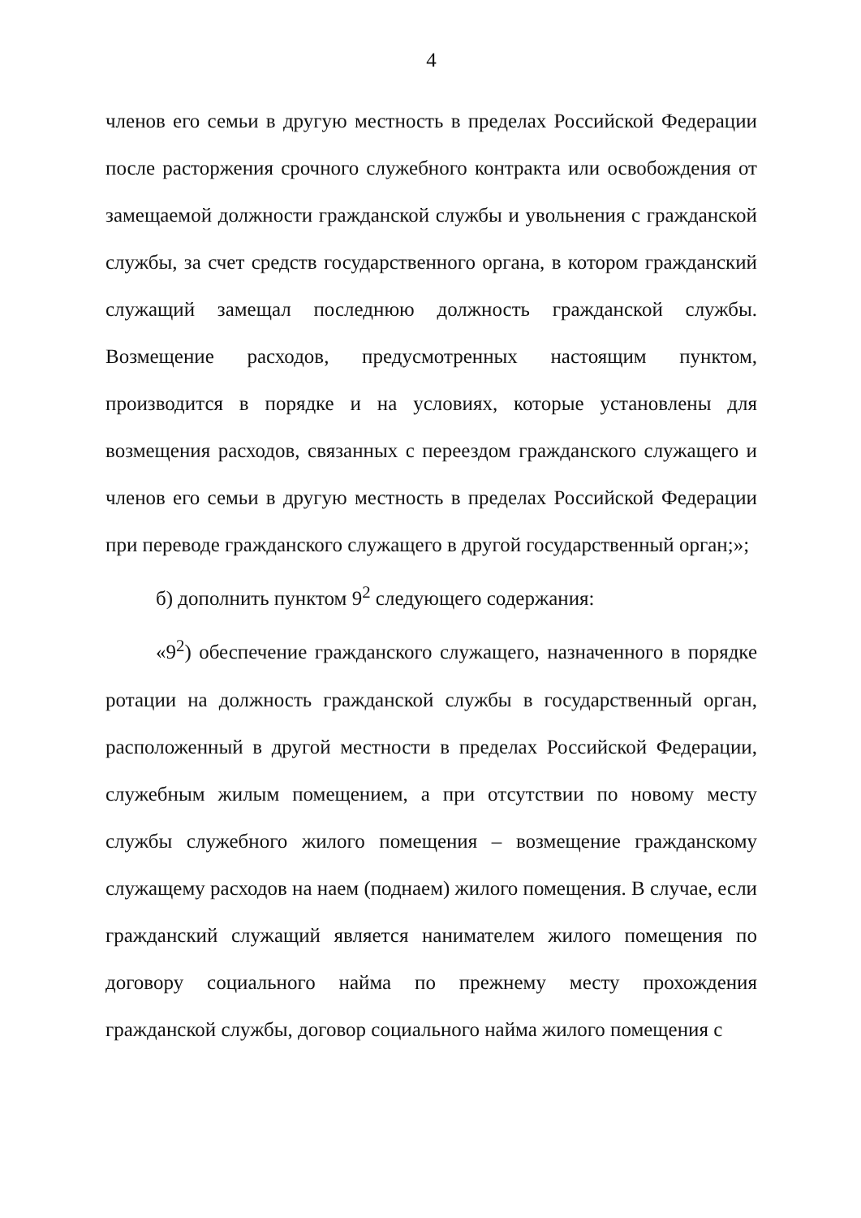4
членов его семьи в другую местность в пределах Российской Федерации после расторжения срочного служебного контракта или освобождения от замещаемой должности гражданской службы и увольнения с гражданской службы, за счет средств государственного органа, в котором гражданский служащий замещал последнюю должность гражданской службы. Возмещение расходов, предусмотренных настоящим пунктом, производится в порядке и на условиях, которые установлены для возмещения расходов, связанных с переездом гражданского служащего и членов его семьи в другую местность в пределах Российской Федерации при переводе гражданского служащего в другой государственный орган;»;
б) дополнить пунктом 9<sup>2</sup> следующего содержания:
«9<sup>2</sup>) обеспечение гражданского служащего, назначенного в порядке ротации на должность гражданской службы в государственный орган, расположенный в другой местности в пределах Российской Федерации, служебным жилым помещением, а при отсутствии по новому месту службы служебного жилого помещения – возмещение гражданскому служащему расходов на наем (поднаем) жилого помещения. В случае, если гражданский служащий является нанимателем жилого помещения по договору социального найма по прежнему месту прохождения гражданской службы, договор социального найма жилого помещения с